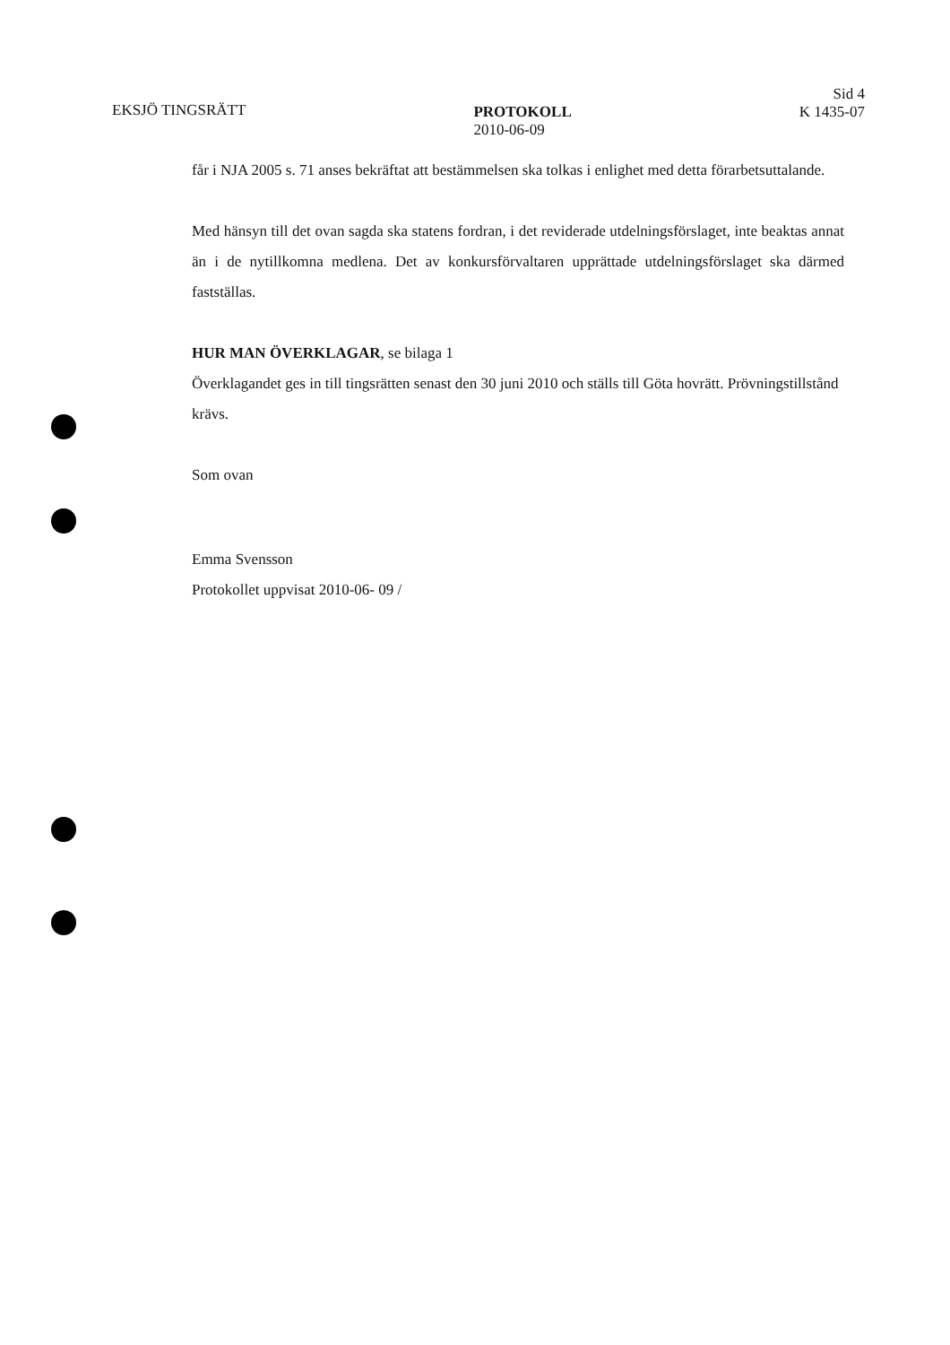EKSJÖ TINGSRÄTT PROTOKOLL
2010-06-09
Sid 4
K 1435-07
får i NJA 2005 s. 71 anses bekräftat att bestämmelsen ska tolkas i enlighet med detta förarbetsuttalande.
Med hänsyn till det ovan sagda ska statens fordran, i det reviderade utdelningsförslaget, inte beaktas annat än i de nytillkomna medlena. Det av konkursförvaltaren upprättade utdelningsförslaget ska därmed fastställas.
HUR MAN ÖVERKLAGAR, se bilaga 1
Överklagandet ges in till tingsrätten senast den 30 juni 2010 och ställs till Göta hovrätt. Prövningstillstånd krävs.
Som ovan
Emma Svensson
Protokollet uppvisat 2010-06- 09 /